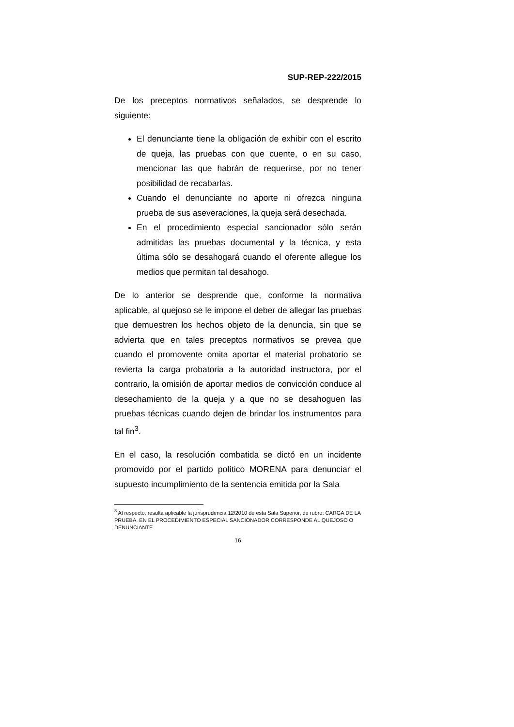SUP-REP-222/2015
De los preceptos normativos señalados, se desprende lo siguiente:
El denunciante tiene la obligación de exhibir con el escrito de queja, las pruebas con que cuente, o en su caso, mencionar las que habrán de requerirse, por no tener posibilidad de recabarlas.
Cuando el denunciante no aporte ni ofrezca ninguna prueba de sus aseveraciones, la queja será desechada.
En el procedimiento especial sancionador sólo serán admitidas las pruebas documental y la técnica, y esta última sólo se desahogará cuando el oferente allegue los medios que permitan tal desahogo.
De lo anterior se desprende que, conforme la normativa aplicable, al quejoso se le impone el deber de allegar las pruebas que demuestren los hechos objeto de la denuncia, sin que se advierta que en tales preceptos normativos se prevea que cuando el promovente omita aportar el material probatorio se revierta la carga probatoria a la autoridad instructora, por el contrario, la omisión de aportar medios de convicción conduce al desechamiento de la queja y a que no se desahoguen las pruebas técnicas cuando dejen de brindar los instrumentos para tal fin<sup>3</sup>.
En el caso, la resolución combatida se dictó en un incidente promovido por el partido político MORENA para denunciar el supuesto incumplimiento de la sentencia emitida por la Sala
<sup>3</sup> Al respecto, resulta aplicable la jurisprudencia 12/2010 de esta Sala Superior, de rubro: CARGA DE LA PRUEBA. EN EL PROCEDIMIENTO ESPECIAL SANCIONADOR CORRESPONDE AL QUEJOSO O DENUNCIANTE
16